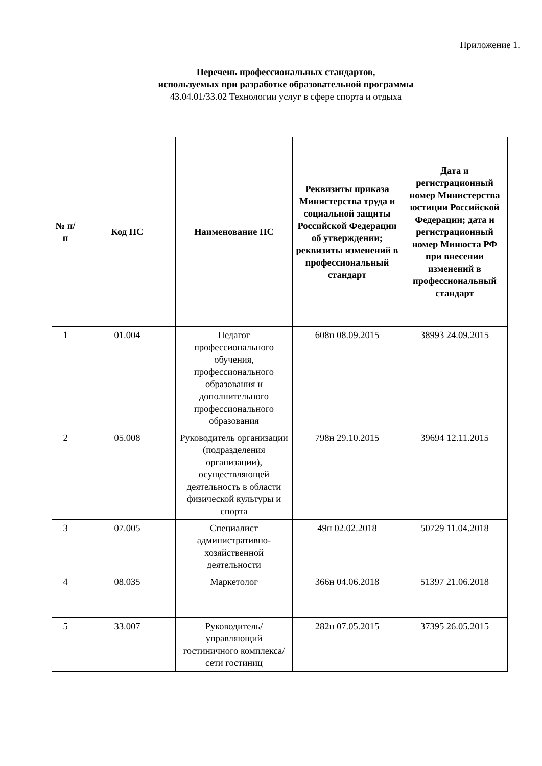Приложение 1.
Перечень профессиональных стандартов,
используемых при разработке образовательной программы
43.04.01/33.02 Технологии услуг в сфере спорта и отдыха
| № п/п | Код ПС | Наименование ПС | Реквизиты приказа Министерства труда и социальной защиты Российской Федерации об утверждении; реквизиты изменений в профессиональный стандарт | Дата и регистрационный номер Министерства юстиции Российской Федерации; дата и регистрационный номер Минюста РФ при внесении изменений в профессиональный стандарт |
| --- | --- | --- | --- | --- |
| 1 | 01.004 | Педагог профессионального обучения, профессионального образования и дополнительного профессионального образования | 608н 08.09.2015 | 38993 24.09.2015 |
| 2 | 05.008 | Руководитель организации (подразделения организации), осуществляющей деятельность в области физической культуры и спорта | 798н 29.10.2015 | 39694 12.11.2015 |
| 3 | 07.005 | Специалист административно-хозяйственной деятельности | 49н 02.02.2018 | 50729 11.04.2018 |
| 4 | 08.035 | Маркетолог | 366н 04.06.2018 | 51397 21.06.2018 |
| 5 | 33.007 | Руководитель/управляющий гостиничного комплекса/сети гостиниц | 282н 07.05.2015 | 37395 26.05.2015 |